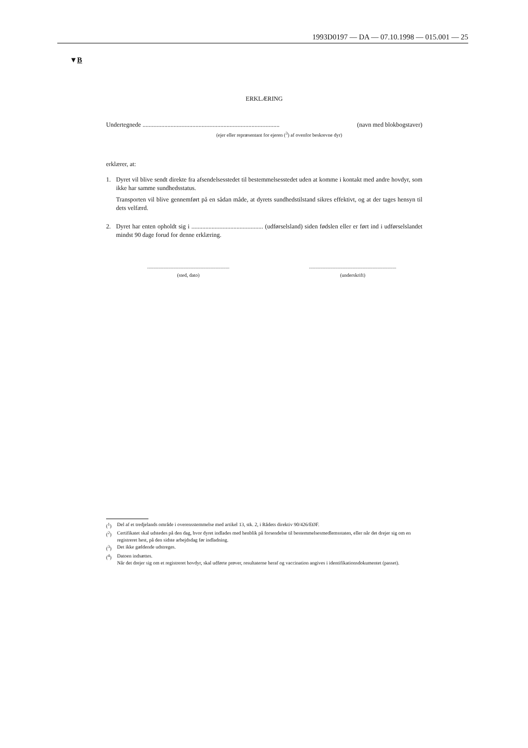1993D0197 — DA — 07.10.1998 — 015.001 — 25
▼B
ERKLÆRING
Undertegnede ........................................................................................ (navn med blokbogstaver)
(ejer eller repræsentant for ejeren (<sup>3</sup>) af ovenfor beskrevne dyr)
erklærer, at:
1. Dyret vil blive sendt direkte fra afsendelsesstedet til bestemmelsesstedet uden at komme i kontakt med andre hovdyr, som ikke har samme sundhedsstatus.
Transporten vil blive gennemført på en sådan måde, at dyrets sundhedstilstand sikres effektivt, og at der tages hensyn til dets velfærd.
2. Dyret har enten opholdt sig i .............................................. (udførselsland) siden fødslen eller er ført ind i udførselslandet mindst 90 dage forud for denne erklæring.
..................................................................
(sted, dato)
......................................................................
(underskrift)
(<sup>1</sup>) Del af et tredjelands område i overensstemmelse med artikel 13, stk. 2, i Rådets direktiv 90/426/EØF.
(<sup>2</sup>) Certifikatet skal udstedes på den dag, hvor dyret indlades med henblik på forsendelse til bestemmelsesmedlemsstaten, eller når det drejer sig om en registreret hest, på den sidste arbejdsdag før indladning.
(<sup>3</sup>) Det ikke gældende udstreges.
(<sup>4</sup>) Datoen indsættes.
Når det drejer sig om et registreret hovdyr, skal udførte prøver, resultaterne heraf og vaccination angives i identifikationsdokumentet (passet).